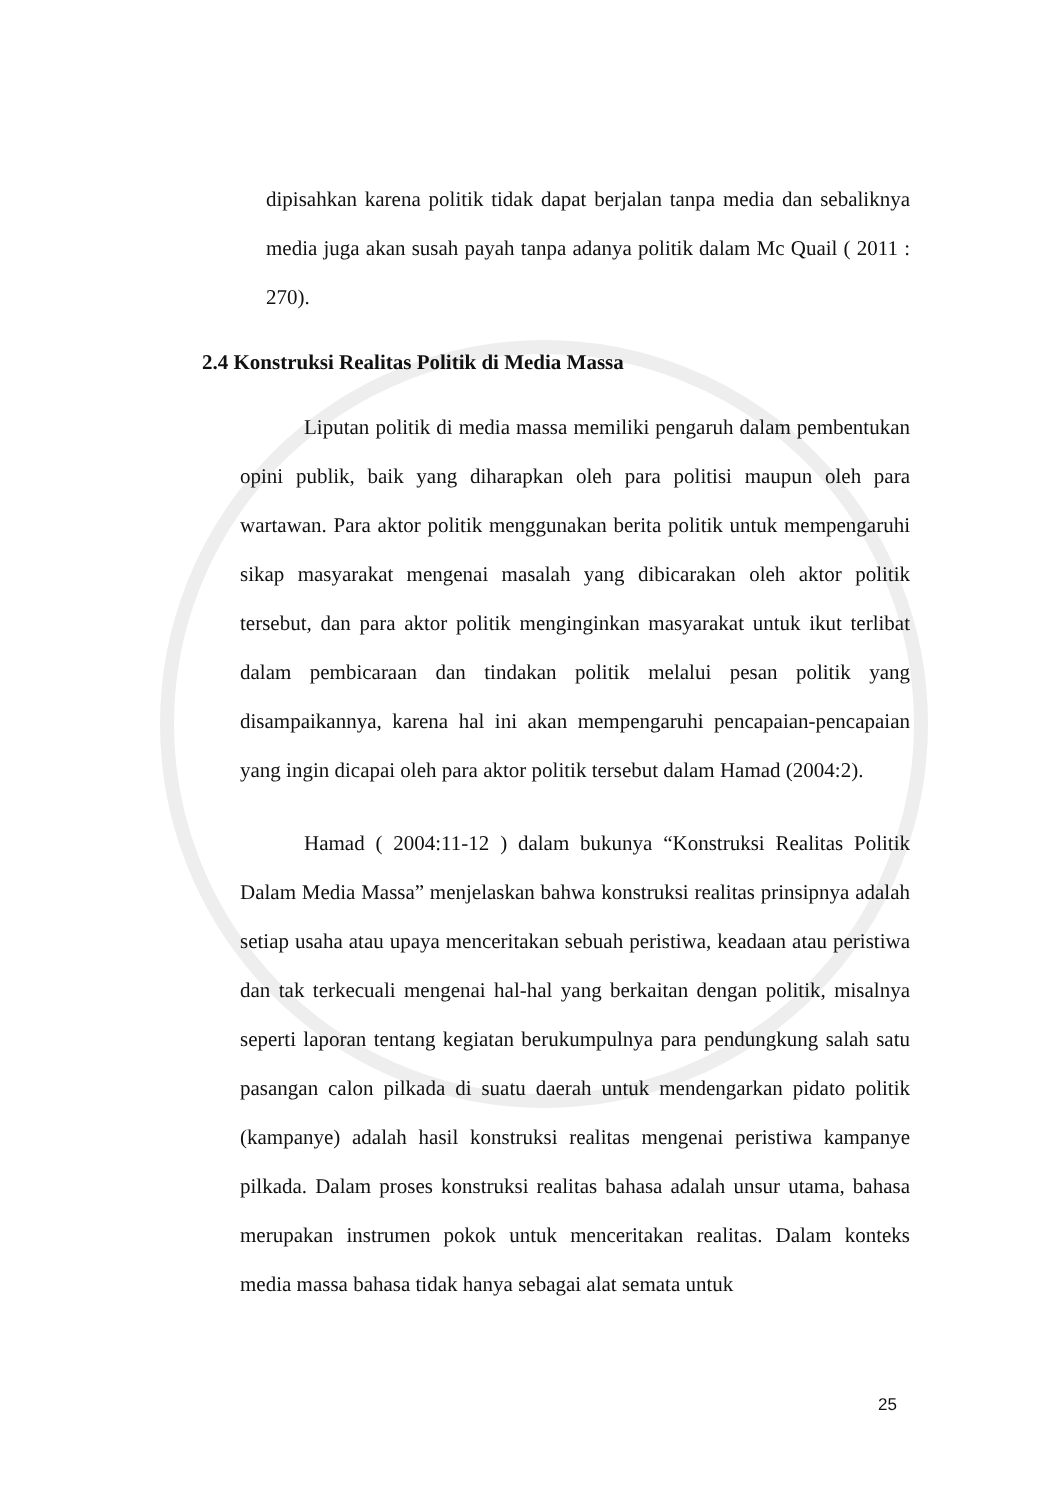dipisahkan karena politik tidak dapat berjalan tanpa media dan sebaliknya media juga akan susah payah tanpa adanya politik dalam Mc Quail ( 2011 : 270).
2.4 Konstruksi Realitas Politik di Media Massa
Liputan politik di media massa memiliki pengaruh dalam pembentukan opini publik, baik yang diharapkan oleh para politisi maupun oleh para wartawan. Para aktor politik menggunakan berita politik untuk mempengaruhi sikap masyarakat mengenai masalah yang dibicarakan oleh aktor politik tersebut, dan para aktor politik menginginkan masyarakat untuk ikut terlibat dalam pembicaraan dan tindakan politik melalui pesan politik yang disampaikannya, karena hal ini akan mempengaruhi pencapaian-pencapaian yang ingin dicapai oleh para aktor politik tersebut dalam Hamad (2004:2).
Hamad ( 2004:11-12 ) dalam bukunya “Konstruksi Realitas Politik Dalam Media Massa” menjelaskan bahwa konstruksi realitas prinsipnya adalah setiap usaha atau upaya menceritakan sebuah peristiwa, keadaan atau peristiwa dan tak terkecuali mengenai hal-hal yang berkaitan dengan politik, misalnya seperti laporan tentang kegiatan berukumpulnya para pendungkung salah satu pasangan calon pilkada di suatu daerah untuk mendengarkan pidato politik (kampanye) adalah hasil konstruksi realitas mengenai peristiwa kampanye pilkada. Dalam proses konstruksi realitas bahasa adalah unsur utama, bahasa merupakan instrumen pokok untuk menceritakan realitas. Dalam konteks media massa bahasa tidak hanya sebagai alat semata untuk
25